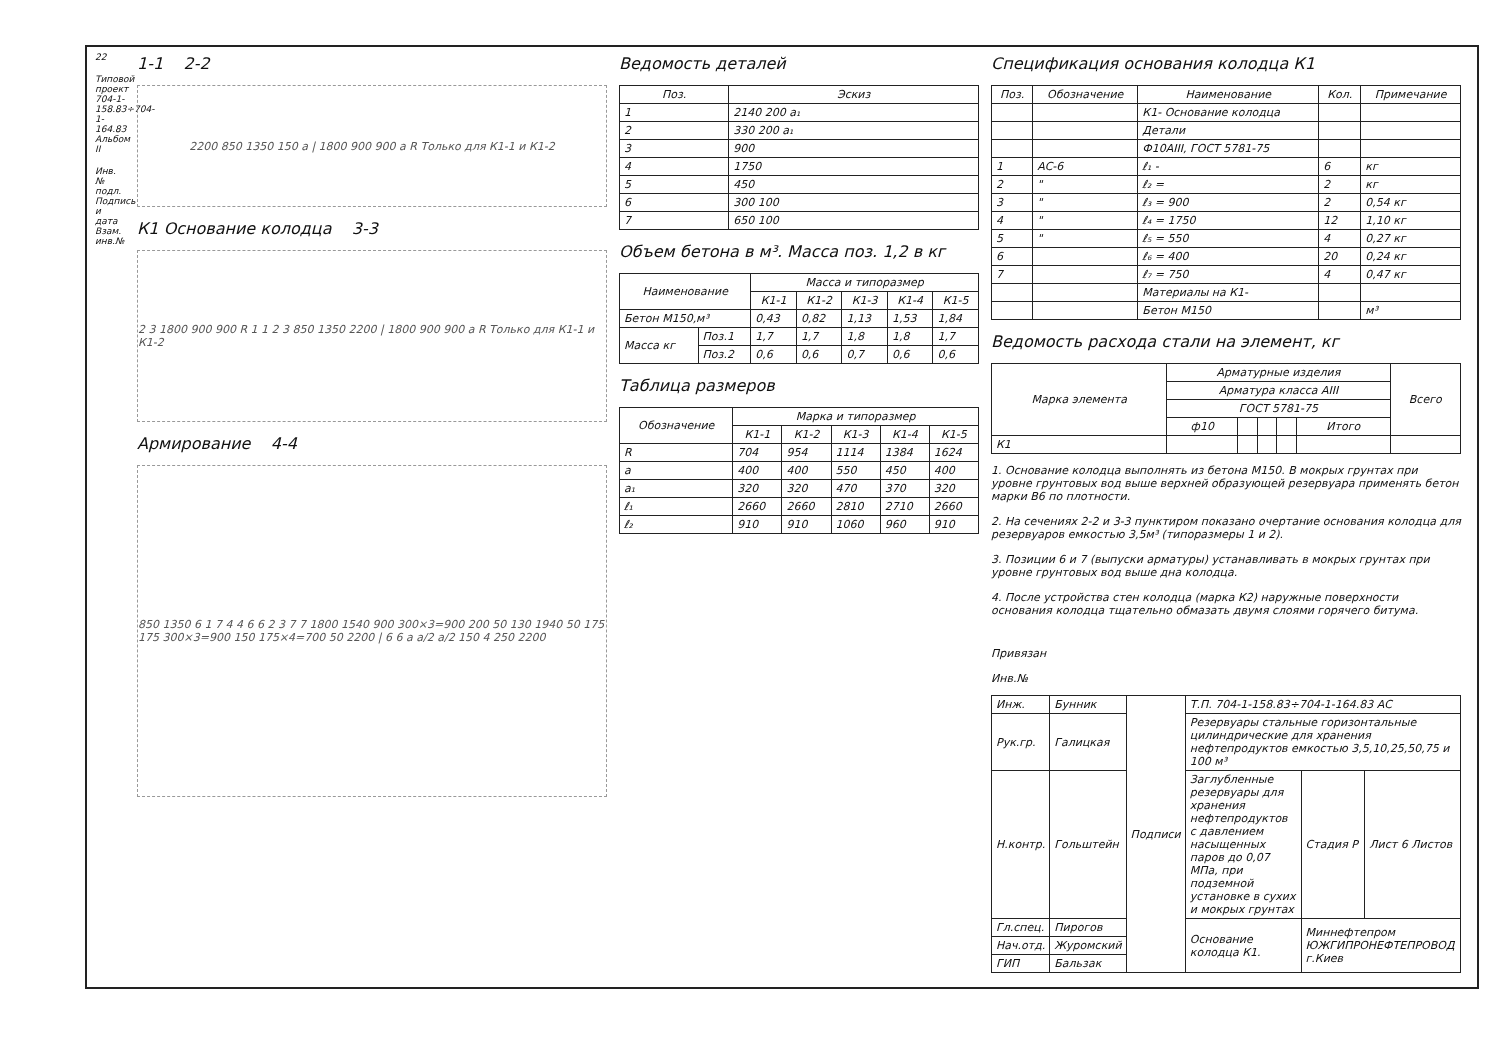22
Типовой проект 704-1-158.83÷704-1-164.83 Альбом II
Инв.№ подл. Подпись и дата Взам. инв.№
1-1 2-2
2200 850 1350 150 a | 1800 900 900 a R Только для К1-1 и К1-2
К1 Основание колодца 3-3
2 3 1800 900 900 R 1 1 2 3 850 1350 2200 | 1800 900 900 a R Только для К1-1 и К1-2
Армирование 4-4
850 1350 6 1 7 4 4 6 6 2 3 7 7 1800 1540 900 300×3=900 200 50 130 1940 50 175 175 300×3=900 150 175×4=700 50 2200 | 6 6 a a/2 a/2 150 4 250 2200
Ведомость деталей
| Поз. | Эскиз |
| --- | --- |
| 1 | 2140 200 a₁ |
| 2 | 330 200 a₁ |
| 3 | 900 |
| 4 | 1750 |
| 5 | 450 |
| 6 | 300 100 |
| 7 | 650 100 |
Объем бетона в м³. Масса поз. 1,2 в кг
| Наименование | | Масса и типоразмер | | | | |
| --- | --- | --- | --- | --- | --- | --- |
| | | К1-1 | К1-2 | К1-3 | К1-4 | К1-5 |
| Бетон М150,м³ | | 0,43 | 0,82 | 1,13 | 1,53 | 1,84 |
| Масса кг | Поз.1 | 1,7 | 1,7 | 1,8 | 1,8 | 1,7 |
| | Поз.2 | 0,6 | 0,6 | 0,7 | 0,6 | 0,6 |
Таблица размеров
| Обозначение | Марка и типоразмер | | | | |
| --- | --- | --- | --- | --- | --- |
| | К1-1 | К1-2 | К1-3 | К1-4 | К1-5 |
| R | 704 | 954 | 1114 | 1384 | 1624 |
| a | 400 | 400 | 550 | 450 | 400 |
| a₁ | 320 | 320 | 470 | 370 | 320 |
| ℓ₁ | 2660 | 2660 | 2810 | 2710 | 2660 |
| ℓ₂ | 910 | 910 | 1060 | 960 | 910 |
Спецификация основания колодца К1
| Поз. | Обозначение | Наименование | Кол. | Примечание |
| --- | --- | --- | --- | --- |
| | | К1- Основание колодца | | |
| | | Детали | | |
| | | Ф10АIII, ГОСТ 5781-75 | | |
| 1 | АС-6 | ℓ₁ - | 6 | кг |
| 2 | " | ℓ₂ = | 2 | кг |
| 3 | " | ℓ₃ = 900 | 2 | 0,54 кг |
| 4 | " | ℓ₄ = 1750 | 12 | 1,10 кг |
| 5 | " | ℓ₅ = 550 | 4 | 0,27 кг |
| 6 | | ℓ₆ = 400 | 20 | 0,24 кг |
| 7 | | ℓ₇ = 750 | 4 | 0,47 кг |
| | | Материалы на К1- | | |
| | | Бетон М150 | | м³ |
Ведомость расхода стали на элемент, кг
| Марка элемента | Арматурные изделия | | | | | Всего |
| --- | --- | --- | --- | --- | --- | --- |
| | Арматура класса AIII | | | | | |
| | ГОСТ 5781-75 | | | | | |
| | ф10 | | | | Итого | |
| К1 | | | | | | |
1. Основание колодца выполнять из бетона М150. В мокрых грунтах при уровне грунтовых вод выше верхней образующей резервуара применять бетон марки В6 по плотности.
2. На сечениях 2-2 и 3-3 пунктиром показано очертание основания колодца для резервуаров емкостью 3,5м³ (типоразмеры 1 и 2).
3. Позиции 6 и 7 (выпуски арматуры) устанавливать в мокрых грунтах при уровне грунтовых вод выше дна колодца.
4. После устройства стен колодца (марка К2) наружные поверхности основания колодца тщательно обмазать двумя слоями горячего битума.
Привязан
Инв.№
| Инж. | Бунник | Подписи | Т.П. 704-1-158.83÷704-1-164.83 АС | | |
| Рук.гр. | Галицкая | | Резервуары стальные горизонтальные цилиндрические для хранения нефтепродуктов емкостью 3,5,10,25,50,75 и 100 м³ | | |
| Н.контр. | Гольштейн | | Заглубленные резервуары для хранения нефтепродуктов с давлением насыщенных паров до 0,07 МПа, при подземной установке в сухих и мокрых грунтах | Стадия Р | Лист 6 Листов |
| Гл.спец. | Пирогов | | Основание колодца К1. | Миннефтепром ЮЖГИПРОНЕФТЕПРОВОД г.Киев | |
| Нач.отд. | Журомский | | | | |
| ГИП | Бальзак | | | | |